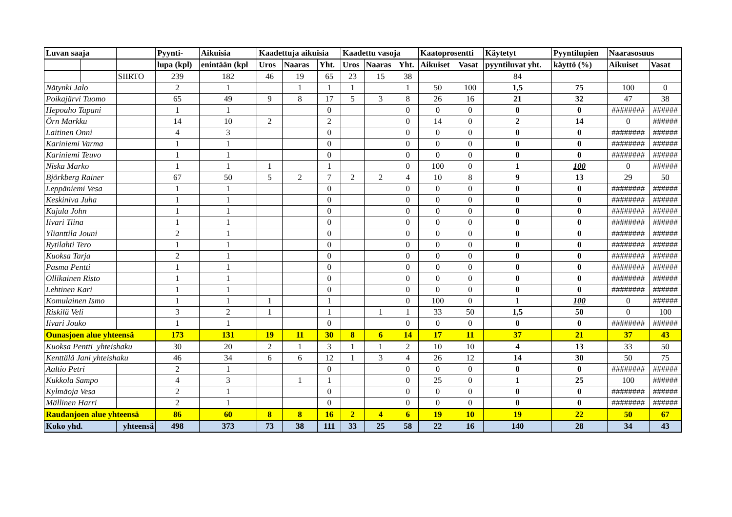| Luvan saaja | | | Pyynti- | Aikuisia | Kaadettuja aikuisia | | | Kaadettu vasoja | | | Kaatoprosentti | | Käytetyt | Pyyntilupien | Naarasosuus | |
| --- | --- | --- | --- | --- | --- | --- | --- | --- | --- | --- | --- | --- | --- | --- | --- | --- |
| | | | lupa (kpl) | enintään (kpl | Uros | Naaras | Yht. | Uros | Naaras | Yht. | Aikuiset | Vasat | pyyntiluvat yht. | käyttö (%) | Aikuiset | Vasat |
| | | SIIRTO | 239 | 182 | 46 | 19 | 65 | 23 | 15 | 38 | | | 84 | | | |
| Nätynki Jalo | | | 2 | 1 | | 1 | 1 | 1 | | 1 | 50 | 100 | 1,5 | 75 | 100 | 0 |
| Poikajärvi Tuomo | | | 65 | 49 | 9 | 8 | 17 | 5 | 3 | 8 | 26 | 16 | 21 | 32 | 47 | 38 |
| Hepoaho Tapani | | | 1 | 1 | | | 0 | | | 0 | 0 | 0 | 0 | 0 | ######## | ###### |
| Örn Markku | | | 14 | 10 | 2 | | 2 | | | 0 | 14 | 0 | 2 | 14 | 0 | ###### |
| Laitinen Onni | | | 4 | 3 | | | 0 | | | 0 | 0 | 0 | 0 | 0 | ######## | ###### |
| Kariniemi Varma | | | 1 | 1 | | | 0 | | | 0 | 0 | 0 | 0 | 0 | ######## | ###### |
| Kariniemi Teuvo | | | 1 | 1 | | | 0 | | | 0 | 0 | 0 | 0 | 0 | ######## | ###### |
| Niska Marko | | | 1 | 1 | 1 | | 1 | | | 0 | 100 | 0 | 1 | 100 | 0 | ###### |
| Björkberg Rainer | | | 67 | 50 | 5 | 2 | 7 | 2 | 2 | 4 | 10 | 8 | 9 | 13 | 29 | 50 |
| Leppäniemi Vesa | | | 1 | 1 | | | 0 | | | 0 | 0 | 0 | 0 | 0 | ######## | ###### |
| Keskiniva Juha | | | 1 | 1 | | | 0 | | | 0 | 0 | 0 | 0 | 0 | ######## | ###### |
| Kajula John | | | 1 | 1 | | | 0 | | | 0 | 0 | 0 | 0 | 0 | ######## | ###### |
| Iivari Tiina | | | 1 | 1 | | | 0 | | | 0 | 0 | 0 | 0 | 0 | ######## | ###### |
| Ylianttila Jouni | | | 2 | 1 | | | 0 | | | 0 | 0 | 0 | 0 | 0 | ######## | ###### |
| Rytilahti Tero | | | 1 | 1 | | | 0 | | | 0 | 0 | 0 | 0 | 0 | ######## | ###### |
| Kuoksa Tarja | | | 2 | 1 | | | 0 | | | 0 | 0 | 0 | 0 | 0 | ######## | ###### |
| Pasma Pentti | | | 1 | 1 | | | 0 | | | 0 | 0 | 0 | 0 | 0 | ######## | ###### |
| Ollikainen Risto | | | 1 | 1 | | | 0 | | | 0 | 0 | 0 | 0 | 0 | ######## | ###### |
| Lehtinen Kari | | | 1 | 1 | | | 0 | | | 0 | 0 | 0 | 0 | 0 | ######## | ###### |
| Komulainen Ismo | | | 1 | 1 | 1 | | 1 | | | 0 | 100 | 0 | 1 | 100 | 0 | ###### |
| Riskilä Veli | | | 3 | 2 | 1 | | 1 | | 1 | 1 | 33 | 50 | 1,5 | 50 | 0 | 100 |
| Iivari Jouko | | | 1 | 1 | | | 0 | | | 0 | 0 | 0 | 0 | 0 | ######## | ###### |
| Ounasjoen alue yhteensä | | | 173 | 131 | 19 | 11 | 30 | 8 | 6 | 14 | 17 | 11 | 37 | 21 | 37 | 43 |
| Kuoksa Pentti yhteishaku | | | 30 | 20 | 2 | 1 | 3 | 1 | 1 | 2 | 10 | 10 | 4 | 13 | 33 | 50 |
| Kenttälä Jani yhteishaku | | | 46 | 34 | 6 | 6 | 12 | 1 | 3 | 4 | 26 | 12 | 14 | 30 | 50 | 75 |
| Aaltio Petri | | | 2 | 1 | | | 0 | | | 0 | 0 | 0 | 0 | 0 | ######## | ###### |
| Kukkola Sampo | | | 4 | 3 | | 1 | 1 | | | 0 | 25 | 0 | 1 | 25 | 100 | ###### |
| Kylmäoja Vesa | | | 2 | 1 | | | 0 | | | 0 | 0 | 0 | 0 | 0 | ######## | ###### |
| Mällinen Harri | | | 2 | 1 | | | 0 | | | 0 | 0 | 0 | 0 | 0 | ######## | ###### |
| Raudanjoen alue yhteensä | | | 86 | 60 | 8 | 8 | 16 | 2 | 4 | 6 | 19 | 10 | 19 | 22 | 50 | 67 |
| Koko yhd. | | yhteensä | 498 | 373 | 73 | 38 | 111 | 33 | 25 | 58 | 22 | 16 | 140 | 28 | 34 | 43 |